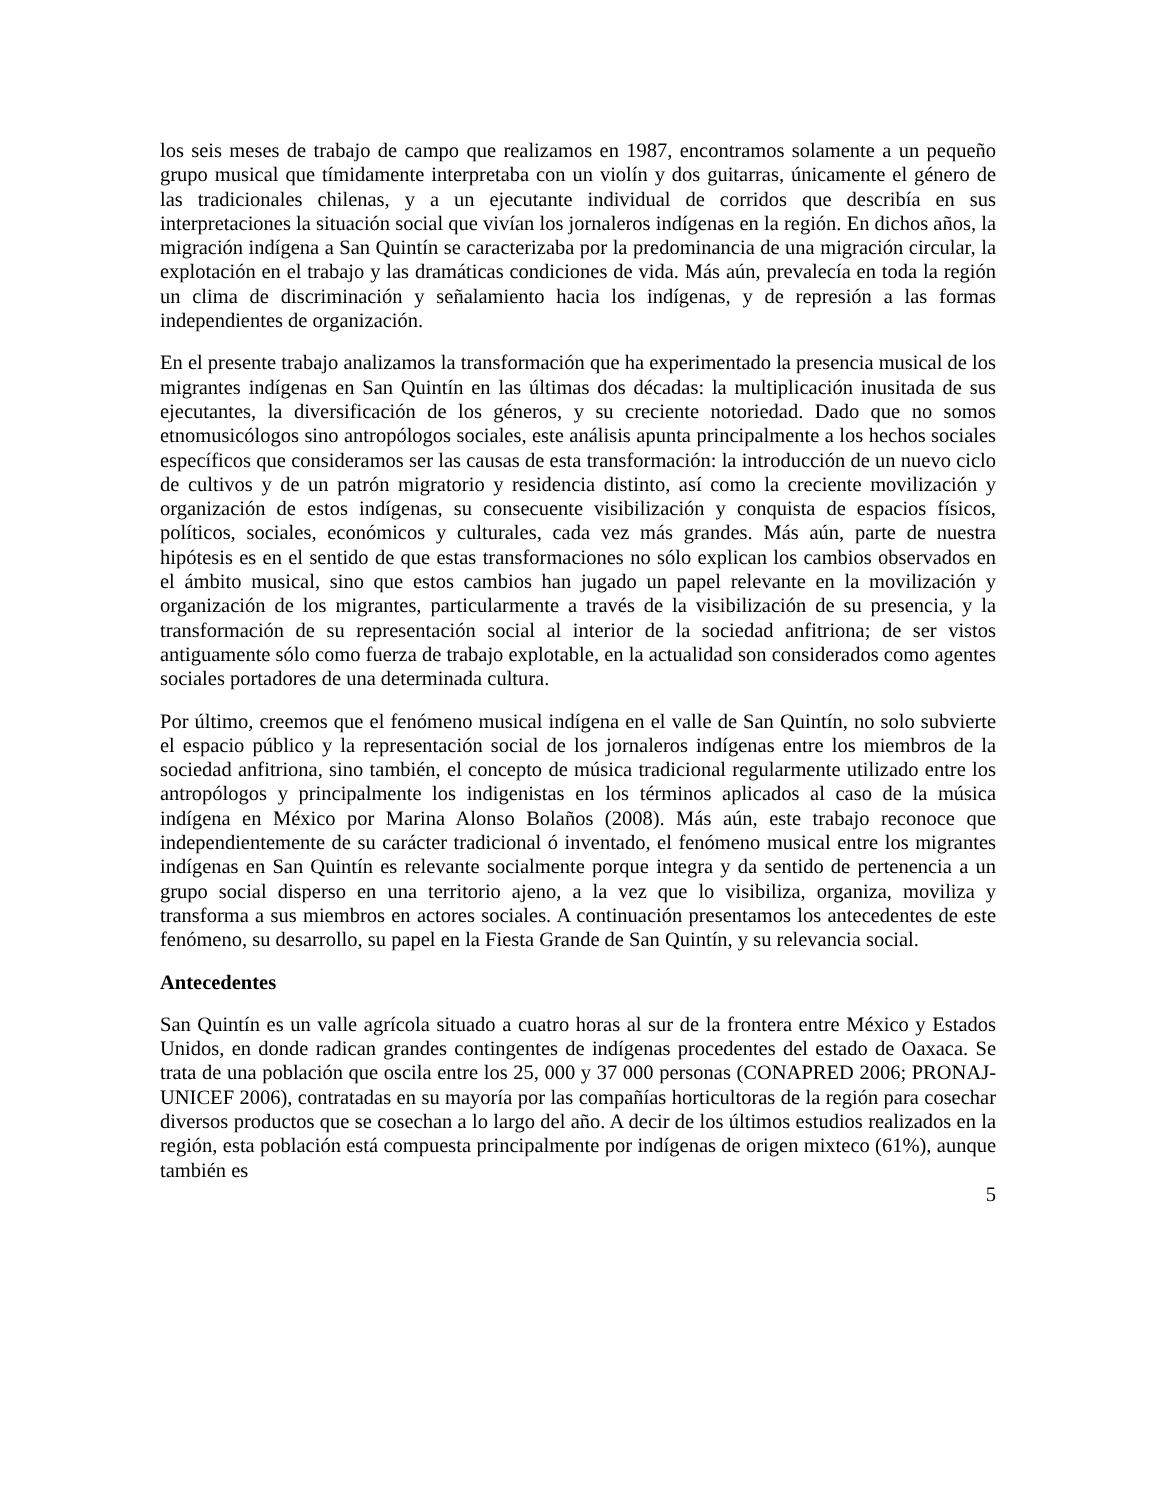los seis meses de trabajo de campo que realizamos en 1987, encontramos solamente a un pequeño grupo musical que tímidamente interpretaba con un violín y dos guitarras, únicamente el género de las tradicionales chilenas, y a un ejecutante individual de corridos que describía en sus interpretaciones la situación social que vivían los jornaleros indígenas en la región. En dichos años, la migración indígena a San Quintín se caracterizaba por la predominancia de una migración circular, la explotación en el trabajo y las dramáticas condiciones de vida. Más aún, prevalecía en toda la región un clima de discriminación y señalamiento hacia los indígenas, y de represión a las formas independientes de organización.
En el presente trabajo analizamos la transformación que ha experimentado la presencia musical de los migrantes indígenas en San Quintín en las últimas dos décadas: la multiplicación inusitada de sus ejecutantes, la diversificación de los géneros, y su creciente notoriedad. Dado que no somos etnomusicólogos sino antropólogos sociales, este análisis apunta principalmente a los hechos sociales específicos que consideramos ser las causas de esta transformación: la introducción de un nuevo ciclo de cultivos y de un patrón migratorio y residencia distinto, así como la creciente movilización y organización de estos indígenas, su consecuente visibilización y conquista de espacios físicos, políticos, sociales, económicos y culturales, cada vez más grandes. Más aún, parte de nuestra hipótesis es en el sentido de que estas transformaciones no sólo explican los cambios observados en el ámbito musical, sino que estos cambios han jugado un papel relevante en la movilización y organización de los migrantes, particularmente a través de la visibilización de su presencia, y la transformación de su representación social al interior de la sociedad anfitriona; de ser vistos antiguamente sólo como fuerza de trabajo explotable, en la actualidad son considerados como agentes sociales portadores de una determinada cultura.
Por último, creemos que el fenómeno musical indígena en el valle de San Quintín, no solo subvierte el espacio público y la representación social de los jornaleros indígenas entre los miembros de la sociedad anfitriona, sino también, el concepto de música tradicional regularmente utilizado entre los antropólogos y principalmente los indigenistas en los términos aplicados al caso de la música indígena en México por Marina Alonso Bolaños (2008). Más aún, este trabajo reconoce que independientemente de su carácter tradicional ó inventado, el fenómeno musical entre los migrantes indígenas en San Quintín es relevante socialmente porque integra y da sentido de pertenencia a un grupo social disperso en una territorio ajeno, a la vez que lo visibiliza, organiza, moviliza y transforma a sus miembros en actores sociales. A continuación presentamos los antecedentes de este fenómeno, su desarrollo, su papel en la Fiesta Grande de San Quintín, y su relevancia social.
Antecedentes
San Quintín es un valle agrícola situado a cuatro horas al sur de la frontera entre México y Estados Unidos, en donde radican grandes contingentes de indígenas procedentes del estado de Oaxaca. Se trata de una población que oscila entre los 25, 000 y 37 000 personas (CONAPRED 2006; PRONAJ-UNICEF 2006), contratadas en su mayoría por las compañías horticultoras de la región para cosechar diversos productos que se cosechan a lo largo del año. A decir de los últimos estudios realizados en la región, esta población está compuesta principalmente por indígenas de origen mixteco (61%), aunque también es
5